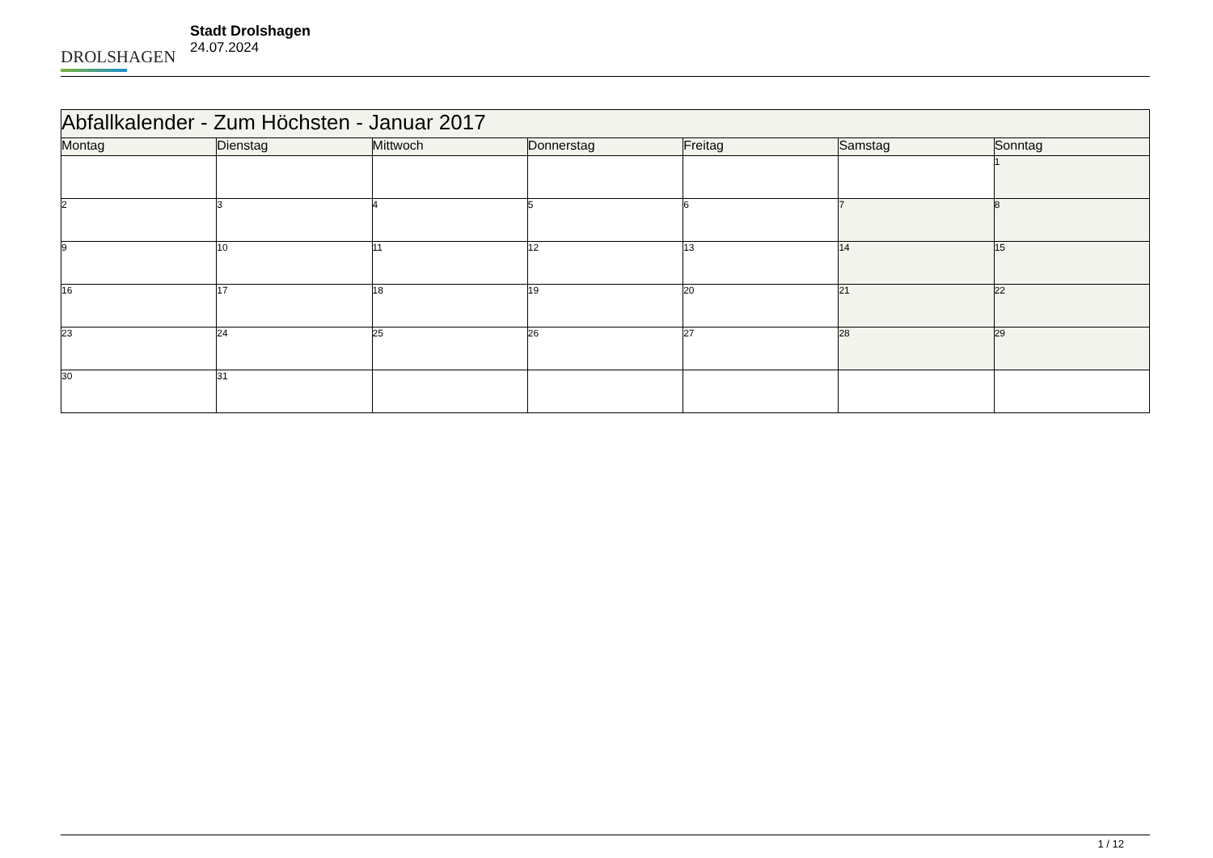DROLSHAGEN
Stadt Drolshagen
24.07.2024
| Abfallkalender - Zum Höchsten - Januar 2017 | | | | | | |
| --- | --- | --- | --- | --- | --- | --- |
| Montag | Dienstag | Mittwoch | Donnerstag | Freitag | Samstag | Sonntag |
| | | | | | | 1 |
| 2 | 3 | 4 | 5 | 6 | 7 | 8 |
| 9 | 10 | 11 | 12 | 13 | 14 | 15 |
| 16 | 17 | 18 | 19 | 20 | 21 | 22 |
| 23 | 24 | 25 | 26 | 27 | 28 | 29 |
| 30 | 31 | | | | | |
1 / 12